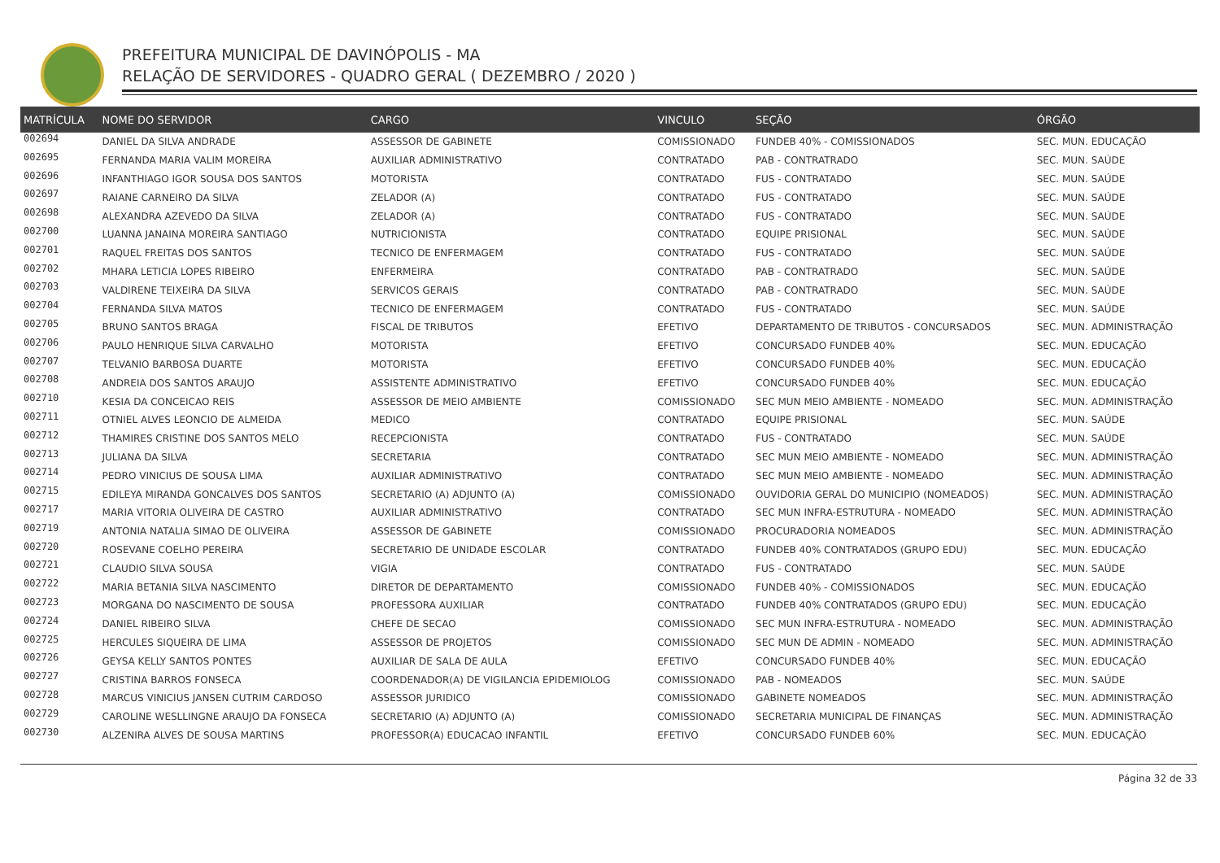PREFEITURA MUNICIPAL DE DAVINÓPOLIS - MA
RELAÇÃO DE SERVIDORES - QUADRO GERAL ( DEZEMBRO / 2020 )
| MATRÍCULA | NOME DO SERVIDOR | CARGO | VINCULO | SEÇÃO | ÓRGÃO |
| --- | --- | --- | --- | --- | --- |
| 002694 | DANIEL DA SILVA ANDRADE | ASSESSOR DE GABINETE | COMISSIONADO | FUNDEB 40% - COMISSIONADOS | SEC. MUN. EDUCAÇÃO |
| 002695 | FERNANDA MARIA VALIM MOREIRA | AUXILIAR ADMINISTRATIVO | CONTRATADO | PAB - CONTRATRADO | SEC. MUN. SAÚDE |
| 002696 | INFANTHIAGO IGOR SOUSA DOS SANTOS | MOTORISTA | CONTRATADO | FUS - CONTRATADO | SEC. MUN. SAÚDE |
| 002697 | RAIANE CARNEIRO DA SILVA | ZELADOR (A) | CONTRATADO | FUS - CONTRATADO | SEC. MUN. SAÚDE |
| 002698 | ALEXANDRA AZEVEDO DA SILVA | ZELADOR (A) | CONTRATADO | FUS - CONTRATADO | SEC. MUN. SAÚDE |
| 002700 | LUANNA JANAINA MOREIRA SANTIAGO | NUTRICIONISTA | CONTRATADO | EQUIPE PRISIONAL | SEC. MUN. SAÚDE |
| 002701 | RAQUEL FREITAS DOS SANTOS | TECNICO DE ENFERMAGEM | CONTRATADO | FUS - CONTRATADO | SEC. MUN. SAÚDE |
| 002702 | MHARA LETICIA LOPES RIBEIRO | ENFERMEIRA | CONTRATADO | PAB - CONTRATRADO | SEC. MUN. SAÚDE |
| 002703 | VALDIRENE TEIXEIRA DA SILVA | SERVICOS GERAIS | CONTRATADO | PAB - CONTRATRADO | SEC. MUN. SAÚDE |
| 002704 | FERNANDA SILVA MATOS | TECNICO DE ENFERMAGEM | CONTRATADO | FUS - CONTRATADO | SEC. MUN. SAÚDE |
| 002705 | BRUNO SANTOS BRAGA | FISCAL DE TRIBUTOS | EFETIVO | DEPARTAMENTO DE TRIBUTOS - CONCURSADOS | SEC. MUN. ADMINISTRAÇÃO |
| 002706 | PAULO HENRIQUE SILVA CARVALHO | MOTORISTA | EFETIVO | CONCURSADO FUNDEB 40% | SEC. MUN. EDUCAÇÃO |
| 002707 | TELVANIO BARBOSA DUARTE | MOTORISTA | EFETIVO | CONCURSADO FUNDEB 40% | SEC. MUN. EDUCAÇÃO |
| 002708 | ANDREIA DOS SANTOS ARAUJO | ASSISTENTE ADMINISTRATIVO | EFETIVO | CONCURSADO FUNDEB 40% | SEC. MUN. EDUCAÇÃO |
| 002710 | KESIA DA CONCEICAO REIS | ASSESSOR DE MEIO AMBIENTE | COMISSIONADO | SEC MUN MEIO AMBIENTE - NOMEADO | SEC. MUN. ADMINISTRAÇÃO |
| 002711 | OTNIEL ALVES LEONCIO DE ALMEIDA | MEDICO | CONTRATADO | EQUIPE PRISIONAL | SEC. MUN. SAÚDE |
| 002712 | THAMIRES CRISTINE DOS SANTOS MELO | RECEPCIONISTA | CONTRATADO | FUS - CONTRATADO | SEC. MUN. SAÚDE |
| 002713 | JULIANA DA SILVA | SECRETARIA | CONTRATADO | SEC MUN MEIO AMBIENTE - NOMEADO | SEC. MUN. ADMINISTRAÇÃO |
| 002714 | PEDRO VINICIUS DE SOUSA LIMA | AUXILIAR ADMINISTRATIVO | CONTRATADO | SEC MUN MEIO AMBIENTE - NOMEADO | SEC. MUN. ADMINISTRAÇÃO |
| 002715 | EDILEYA MIRANDA GONCALVES DOS SANTOS | SECRETARIO (A) ADJUNTO (A) | COMISSIONADO | OUVIDORIA GERAL DO MUNICIPIO (NOMEADOS) | SEC. MUN. ADMINISTRAÇÃO |
| 002717 | MARIA VITORIA OLIVEIRA DE CASTRO | AUXILIAR ADMINISTRATIVO | CONTRATADO | SEC MUN INFRA-ESTRUTURA - NOMEADO | SEC. MUN. ADMINISTRAÇÃO |
| 002719 | ANTONIA NATALIA SIMAO DE OLIVEIRA | ASSESSOR DE GABINETE | COMISSIONADO | PROCURADORIA NOMEADOS | SEC. MUN. ADMINISTRAÇÃO |
| 002720 | ROSEVANE COELHO PEREIRA | SECRETARIO DE UNIDADE ESCOLAR | CONTRATADO | FUNDEB 40% CONTRATADOS (GRUPO EDU) | SEC. MUN. EDUCAÇÃO |
| 002721 | CLAUDIO SILVA SOUSA | VIGIA | CONTRATADO | FUS - CONTRATADO | SEC. MUN. SAÚDE |
| 002722 | MARIA BETANIA SILVA NASCIMENTO | DIRETOR DE DEPARTAMENTO | COMISSIONADO | FUNDEB 40% - COMISSIONADOS | SEC. MUN. EDUCAÇÃO |
| 002723 | MORGANA DO NASCIMENTO DE SOUSA | PROFESSORA AUXILIAR | CONTRATADO | FUNDEB 40% CONTRATADOS (GRUPO EDU) | SEC. MUN. EDUCAÇÃO |
| 002724 | DANIEL RIBEIRO SILVA | CHEFE DE SECAO | COMISSIONADO | SEC MUN INFRA-ESTRUTURA - NOMEADO | SEC. MUN. ADMINISTRAÇÃO |
| 002725 | HERCULES SIQUEIRA DE LIMA | ASSESSOR DE PROJETOS | COMISSIONADO | SEC MUN DE ADMIN - NOMEADO | SEC. MUN. ADMINISTRAÇÃO |
| 002726 | GEYSA KELLY SANTOS PONTES | AUXILIAR DE SALA DE AULA | EFETIVO | CONCURSADO FUNDEB 40% | SEC. MUN. EDUCAÇÃO |
| 002727 | CRISTINA BARROS FONSECA | COORDENADOR(A) DE VIGILANCIA EPIDEMIOLOG | COMISSIONADO | PAB - NOMEADOS | SEC. MUN. SAÚDE |
| 002728 | MARCUS VINICIUS JANSEN CUTRIM CARDOSO | ASSESSOR JURIDICO | COMISSIONADO | GABINETE NOMEADOS | SEC. MUN. ADMINISTRAÇÃO |
| 002729 | CAROLINE WESLLINGNE ARAUJO DA FONSECA | SECRETARIO (A) ADJUNTO (A) | COMISSIONADO | SECRETARIA MUNICIPAL DE FINANÇAS | SEC. MUN. ADMINISTRAÇÃO |
| 002730 | ALZENIRA ALVES DE SOUSA MARTINS | PROFESSOR(A) EDUCACAO INFANTIL | EFETIVO | CONCURSADO FUNDEB 60% | SEC. MUN. EDUCAÇÃO |
Página 32 de 33